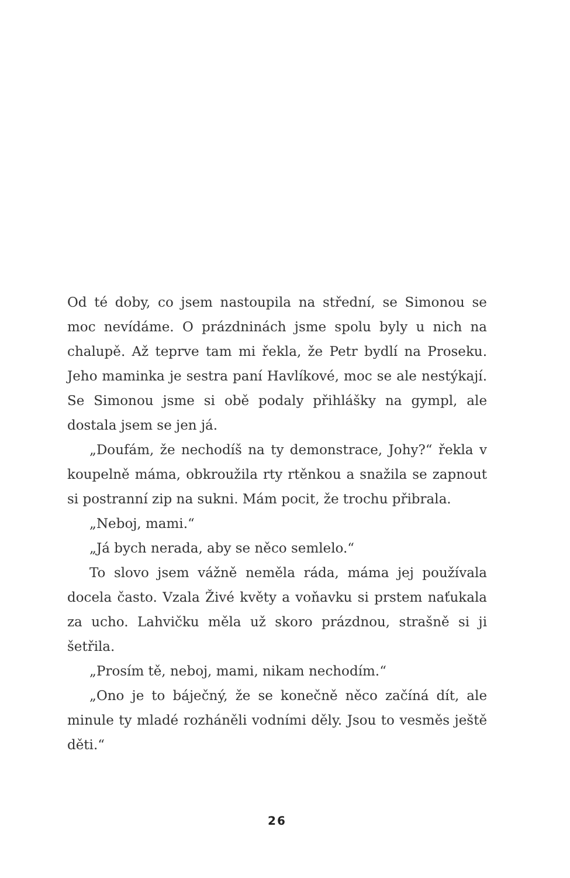Od té doby, co jsem nastoupila na střední, se Simonou se moc nevídáme. O prázdninách jsme spolu byly u nich na chalupě. Až teprve tam mi řekla, že Petr bydlí na Proseku. Jeho maminka je sestra paní Havlíkové, moc se ale nestýkají. Se Simonou jsme si obě podaly přihlášky na gympl, ale dostala jsem se jen já.
„Doufám, že nechodíš na ty demonstrace, Johy?“ řekla v koupelně máma, obkroužila rty rtěnkou a snažila se zapnout si postranní zip na sukni. Mám pocit, že trochu přibrala.
„Neboj, mami.“
„Já bych nerada, aby se něco semlelo.“
To slovo jsem vážně neměla ráda, máma jej používala docela často. Vzala Živé květy a voňavku si prstem naťukala za ucho. Lahvičku měla už skoro prázdnou, strašně si ji šetřila.
„Prosím tě, neboj, mami, nikam nechodím.“
„Ono je to báječný, že se konečně něco začíná dít, ale minule ty mladé rozháněli vodními děly. Jsou to vesměs ještě děti.“
26